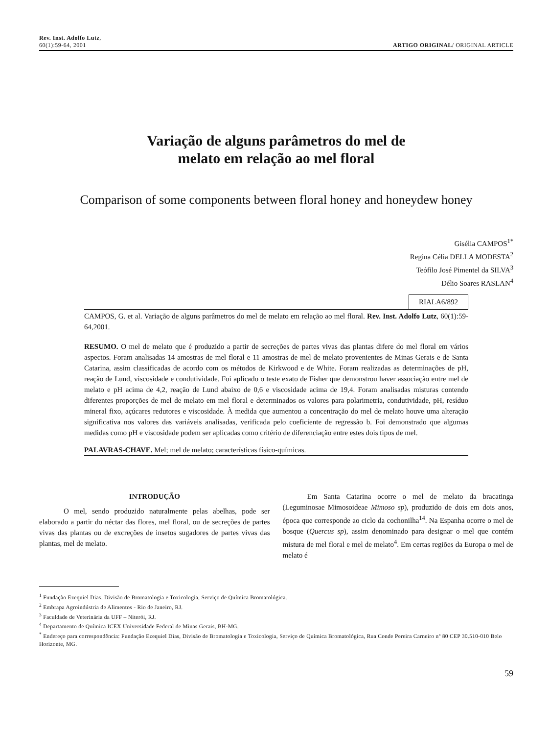Rev. Inst. Adolfo Lutz,
60(1):59-64, 2001
ARTIGO ORIGINAL/ ORIGINAL ARTICLE
Variação de alguns parâmetros do mel de
melato em relação ao mel floral
Comparison of some components between floral honey and honeydew honey
Gisélia CAMPOS<sup>1*</sup>
Regina Célia DELLA MODESTA<sup>2</sup>
Teófilo José Pimentel da SILVA<sup>3</sup>
Délio Soares RASLAN<sup>4</sup>
RIALA6/892
CAMPOS, G. et al. Variação de alguns parâmetros do mel de melato em relação ao mel floral. Rev. Inst. Adolfo Lutz, 60(1):59-64,2001.
RESUMO. O mel de melato que é produzido a partir de secreções de partes vivas das plantas difere do mel floral em vários aspectos. Foram analisadas 14 amostras de mel floral e 11 amostras de mel de melato provenientes de Minas Gerais e de Santa Catarina, assim classificadas de acordo com os métodos de Kirkwood e de White. Foram realizadas as determinações de pH, reação de Lund, viscosidade e condutividade. Foi aplicado o teste exato de Fisher que demonstrou haver associação entre mel de melato e pH acima de 4,2, reação de Lund abaixo de 0,6 e viscosidade acima de 19,4. Foram analisadas misturas contendo diferentes proporções de mel de melato em mel floral e determinados os valores para polarimetria, condutividade, pH, resíduo mineral fixo, açúcares redutores e viscosidade. À medida que aumentou a concentração do mel de melato houve uma alteração significativa nos valores das variáveis analisadas, verificada pelo coeficiente de regressão b. Foi demonstrado que algumas medidas como pH e viscosidade podem ser aplicadas como critério de diferenciação entre estes dois tipos de mel.
PALAVRAS-CHAVE. Mel; mel de melato; características físico-químicas.
INTRODUÇÃO
O mel, sendo produzido naturalmente pelas abelhas, pode ser elaborado a partir do néctar das flores, mel floral, ou de secreções de partes vivas das plantas ou de excreções de insetos sugadores de partes vivas das plantas, mel de melato.
Em Santa Catarina ocorre o mel de melato da bracatinga (Leguminosae Mimosoideae Mimoso sp), produzido de dois em dois anos, época que corresponde ao ciclo da cochonilha<sup>14</sup>. Na Espanha ocorre o mel de bosque (Quercus sp), assim denominado para designar o mel que contém mistura de mel floral e mel de melato<sup>4</sup>. Em certas regiões da Europa o mel de melato é
<sup>1</sup> Fundação Ezequiel Dias, Divisão de Bromatologia e Toxicologia, Serviço de Química Bromatológica.
<sup>2</sup> Embrapa Agroindústria de Alimentos - Rio de Janeiro, RJ.
<sup>3</sup> Faculdade de Veterinária da UFF – Niterói, RJ.
<sup>4</sup> Departamento de Química ICEX Universidade Federal de Minas Gerais, BH-MG.
<sup>*</sup> Endereço para correspondência: Fundação Ezequiel Dias, Divisão de Bromatologia e Toxicologia, Serviço de Química Bromatológica, Rua Conde Pereira Carneiro nº 80 CEP 30.510-010 Belo Horizonte, MG.
59